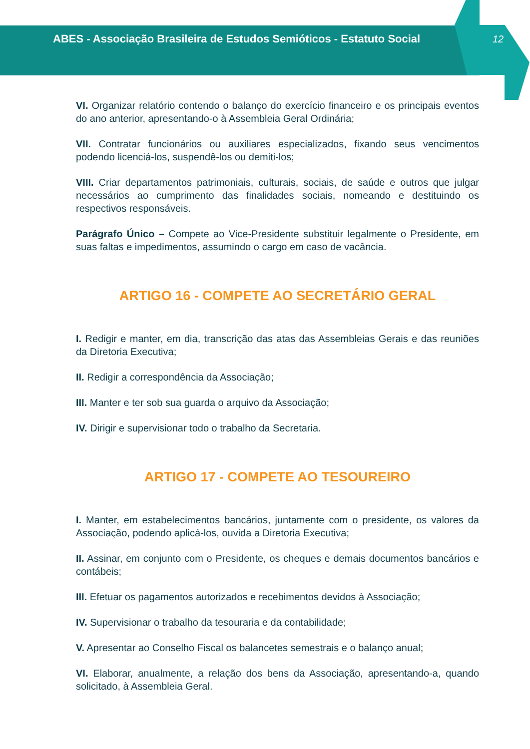ABES - Associação Brasileira de Estudos Semióticos - Estatuto Social
12
VI. Organizar relatório contendo o balanço do exercício financeiro e os principais eventos do ano anterior, apresentando-o à Assembleia Geral Ordinária;
VII. Contratar funcionários ou auxiliares especializados, fixando seus vencimentos podendo licenciá-los, suspendê-los ou demiti-los;
VIII. Criar departamentos patrimoniais, culturais, sociais, de saúde e outros que julgar necessários ao cumprimento das finalidades sociais, nomeando e destituindo os respectivos responsáveis.
Parágrafo Único – Compete ao Vice-Presidente substituir legalmente o Presidente, em suas faltas e impedimentos, assumindo o cargo em caso de vacância.
ARTIGO 16 - COMPETE AO SECRETÁRIO GERAL
I. Redigir e manter, em dia, transcrição das atas das Assembleias Gerais e das reuniões da Diretoria Executiva;
II. Redigir a correspondência da Associação;
III. Manter e ter sob sua guarda o arquivo da Associação;
IV. Dirigir e supervisionar todo o trabalho da Secretaria.
ARTIGO 17 - COMPETE AO TESOUREIRO
I. Manter, em estabelecimentos bancários, juntamente com o presidente, os valores da Associação, podendo aplicá-los, ouvida a Diretoria Executiva;
II. Assinar, em conjunto com o Presidente, os cheques e demais documentos bancários e contábeis;
III. Efetuar os pagamentos autorizados e recebimentos devidos à Associação;
IV. Supervisionar o trabalho da tesouraria e da contabilidade;
V. Apresentar ao Conselho Fiscal os balancetes semestrais e o balanço anual;
VI. Elaborar, anualmente, a relação dos bens da Associação, apresentando-a, quando solicitado, à Assembleia Geral.